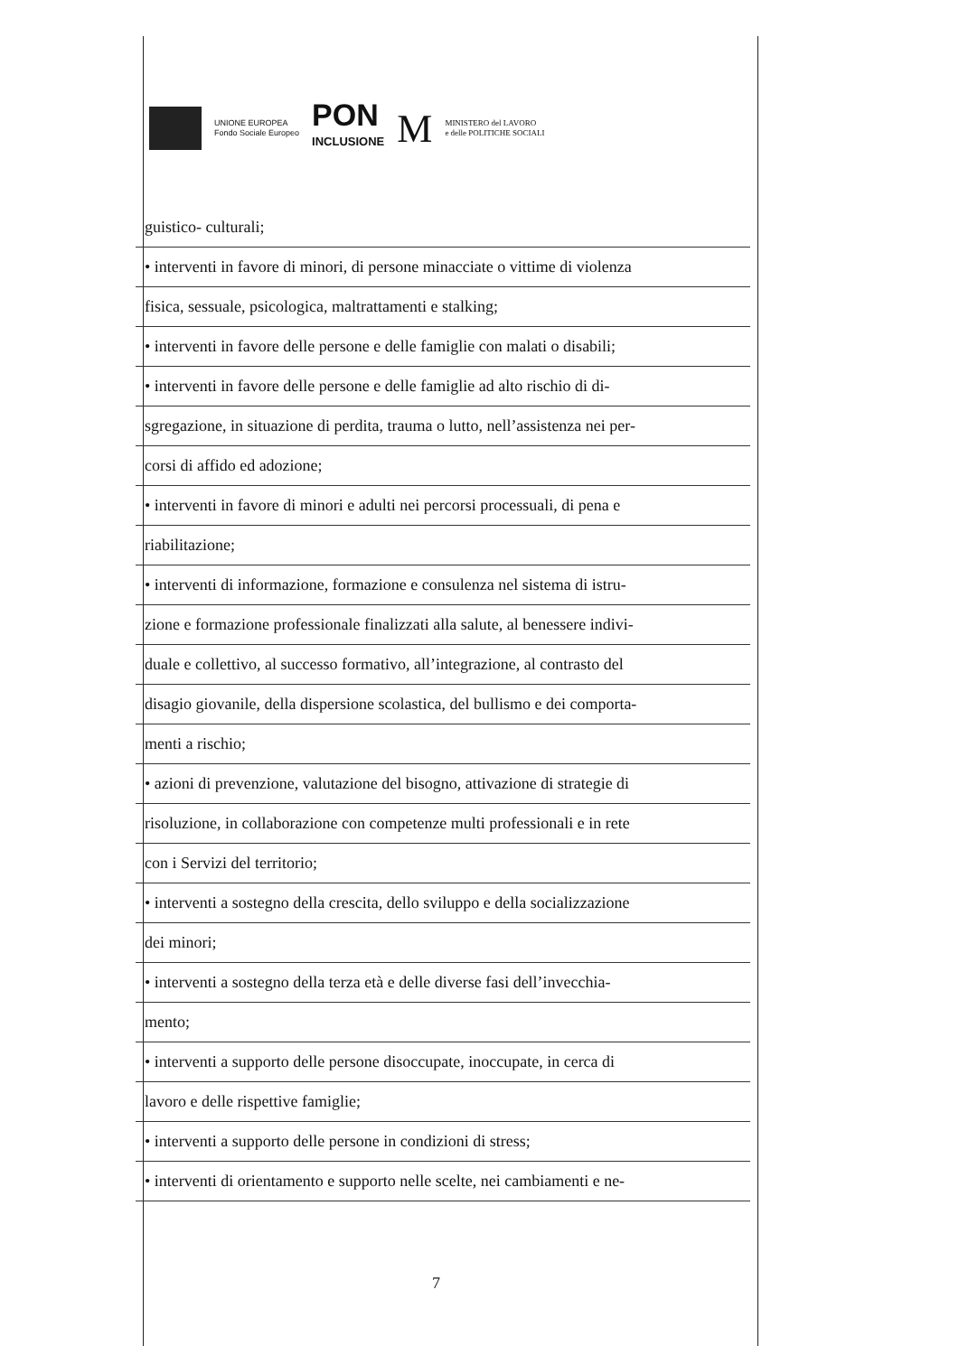UNIONE EUROPEA
Fondo Sociale Europeo
PON
INCLUSIONE
M
MINISTERO del LAVORO
e delle POLITICHE SOCIALI
guistico- culturali;
• interventi in favore di minori, di persone minacciate o vittime di violenza
fisica, sessuale, psicologica, maltrattamenti e stalking;
• interventi in favore delle persone e delle famiglie con malati o disabili;
• interventi in favore delle persone e delle famiglie ad alto rischio di di-
sgregazione, in situazione di perdita, trauma o lutto, nell’assistenza nei per-
corsi di affido ed adozione;
• interventi in favore di minori e adulti nei percorsi processuali, di pena e
riabilitazione;
• interventi di informazione, formazione e consulenza nel sistema di istru-
zione e formazione professionale finalizzati alla salute, al benessere indivi-
duale e collettivo, al successo formativo, all’integrazione, al contrasto del
disagio giovanile, della dispersione scolastica, del bullismo e dei comporta-
menti a rischio;
• azioni di prevenzione, valutazione del bisogno, attivazione di strategie di
risoluzione, in collaborazione con competenze multi professionali e in rete
con i Servizi del territorio;
• interventi a sostegno della crescita, dello sviluppo e della socializzazione
dei minori;
• interventi a sostegno della terza età e delle diverse fasi dell’invecchia-
mento;
• interventi a supporto delle persone disoccupate, inoccupate, in cerca di
lavoro e delle rispettive famiglie;
• interventi a supporto delle persone in condizioni di stress;
• interventi di orientamento e supporto nelle scelte, nei cambiamenti e ne-
7